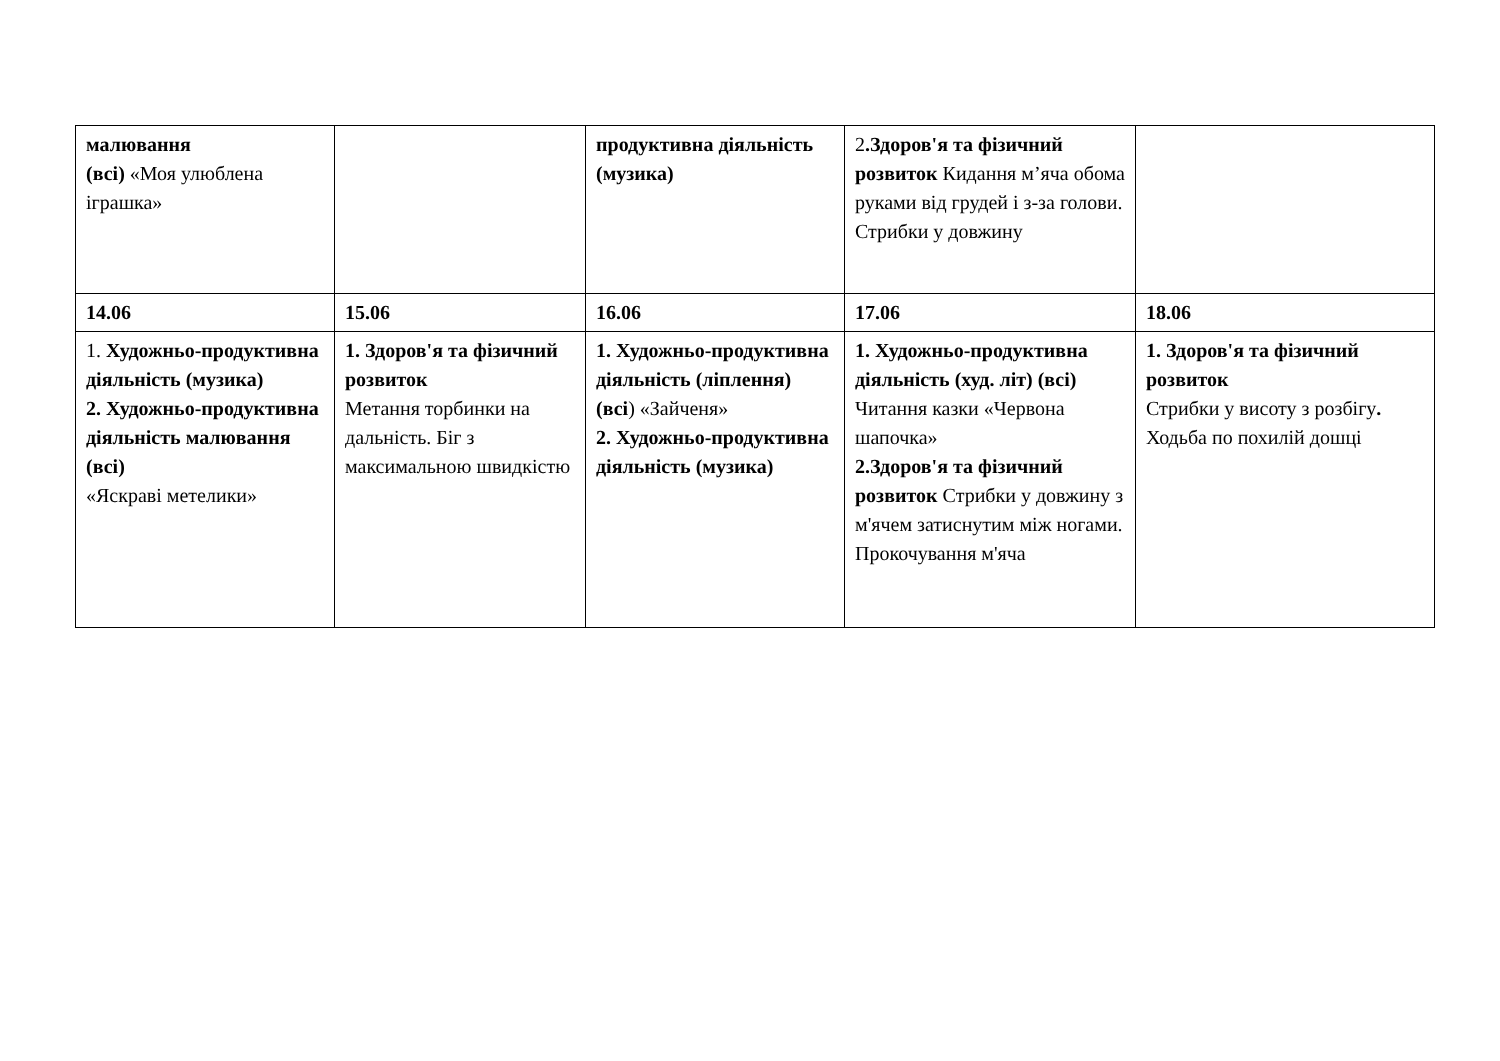| малювання (всі) «Моя улюблена іграшка» | | продуктивна діяльність (музика) | 2 .Здоров'я та фізичний розвиток Кидання м’яча обома руками від грудей і з-за голови. Стрибки у довжину | |
| 14.06 | 15.06 | 16.06 | 17.06 | 18.06 |
| 1. Художньо-продуктивна діяльність (музика) 2. Художньо-продуктивна діяльність малювання (всі) «Яскраві метелики» | 1. Здоров'я та фізичний розвиток Метання торбинки на дальність. Біг з максимальною швидкістю | 1. Художньо-продуктивна діяльність (ліплення) (всі ) «Зайченя» 2. Художньо-продуктивна діяльність (музика) | 1. Художньо-продуктивна діяльність (худ. літ) (всі) Читання казки «Червона шапочка» 2.Здоров'я та фізичний розвиток Стрибки у довжину з м'ячем затиснутим між ногами. Прокочування м'яча | 1. Здоров'я та фізичний розвиток Стрибки у висоту з розбігу . Ходьба по похилій дошці |